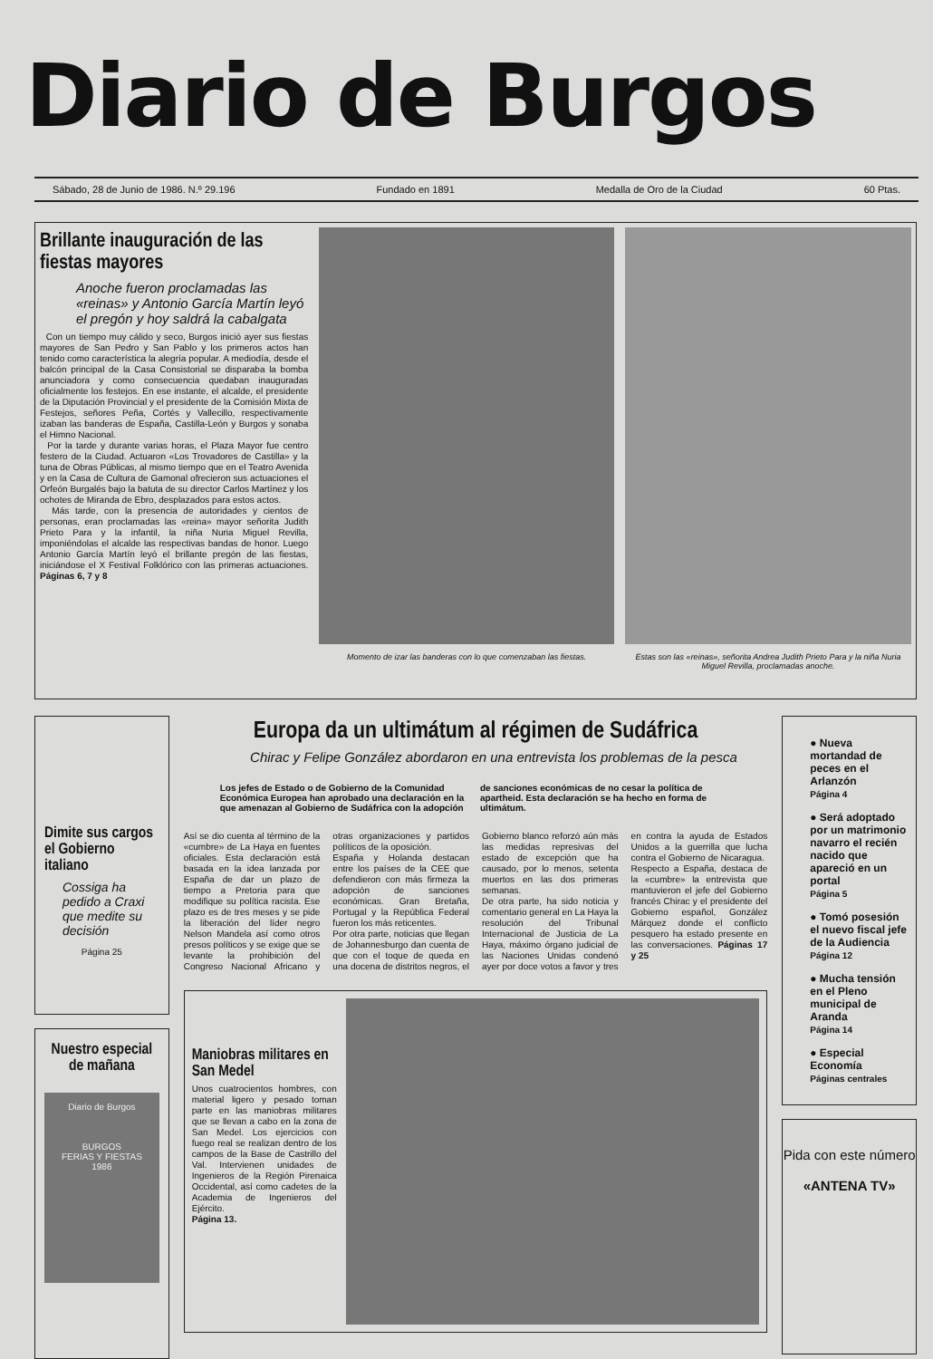Diario de Burgos
Sábado, 28 de Junio de 1986. N.º 29.196 Fundado en 1891 Medalla de Oro de la Ciudad 60 Ptas.
Brillante inauguración de las fiestas mayores
Anoche fueron proclamadas las «reinas» y Antonio García Martín leyó el pregón y hoy saldrá la cabalgata
Con un tiempo muy cálido y seco, Burgos inició ayer sus fiestas mayores de San Pedro y San Pablo y los primeros actos han tenido como característica la alegría popular. A mediodía, desde el balcón principal de la Casa Consistorial se disparaba la bomba anunciadora y como consecuencia quedaban inauguradas oficialmente los festejos. En ese instante, el alcalde, el presidente de la Diputación Provincial y el presidente de la Comisión Mixta de Festejos, señores Peña, Cortés y Vallecillo, respectivamente izaban las banderas de España, Castilla-León y Burgos y sonaba el Himno Nacional.
Por la tarde y durante varias horas, el Plaza Mayor fue centro festero de la Ciudad. Actuaron «Los Trovadores de Castilla» y la tuna de Obras Públicas, al mismo tiempo que en el Teatro Avenida y en la Casa de Cultura de Gamonal ofrecieron sus actuaciones el Orfeón Burgalés bajo la batuta de su director Carlos Martínez y los ochotes de Miranda de Ebro, desplazados para estos actos.
Más tarde, con la presencia de autoridades y cientos de personas, eran proclamadas las «reina» mayor señorita Judith Prieto Para y la infantil, la niña Nuria Miguel Revilla, imponiéndolas el alcalde las respectivas bandas de honor. Luego Antonio García Martín leyó el brillante pregón de las fiestas, iniciándose el X Festival Folklórico con las primeras actuaciones. Páginas 6, 7 y 8
Momento de izar las banderas con lo que comenzaban las fiestas.
Estas son las «reinas», señorita Andrea Judith Prieto Para y la niña Nuria Miguel Revilla, proclamadas anoche.
Dimite sus cargos el Gobierno italiano
Cossiga ha pedido a Craxi que medite su decisión
Página 25
Nuestro especial de mañana
Diario de Burgos
BURGOS
FERIAS Y FIESTAS
1986
Europa da un ultimátum al régimen de Sudáfrica
Chirac y Felipe González abordaron en una entrevista los problemas de la pesca
Los jefes de Estado o de Gobierno de la Comunidad Económica Europea han aprobado una declaración en la que amenazan al Gobierno de Sudáfrica con la adopción de sanciones económicas de no cesar la política de apartheid. Esta declaración se ha hecho en forma de ultimátum.
Así se dio cuenta al término de la «cumbre» de La Haya en fuentes oficiales. Esta declaración está basada en la idea lanzada por España de dar un plazo de tiempo a Pretoria para que modifique su política racista. Ese plazo es de tres meses y se pide la liberación del líder negro Nelson Mandela así como otros presos políticos y se exige que se levante la prohibición del Congreso Nacional Africano y otras organizaciones y partidos políticos de la oposición.
España y Holanda destacan entre los países de la CEE que defendieron con más firmeza la adopción de sanciones económicas. Gran Bretaña, Portugal y la República Federal fueron los más reticentes.
Por otra parte, noticias que llegan de Johannesburgo dan cuenta de que con el toque de queda en una docena de distritos negros, el Gobierno blanco reforzó aún más las medidas represivas del estado de excepción que ha causado, por lo menos, setenta muertos en las dos primeras semanas.
De otra parte, ha sido noticia y comentario general en La Haya la resolución del Tribunal Internacional de Justicia de La Haya, máximo órgano judicial de las Naciones Unidas condenó ayer por doce votos a favor y tres en contra la ayuda de Estados Unidos a la guerrilla que lucha contra el Gobierno de Nicaragua.
Respecto a España, destaca de la «cumbre» la entrevista que mantuvieron el jefe del Gobierno francés Chirac y el presidente del Gobierno español, González Márquez donde el conflicto pesquero ha estado presente en las conversaciones. Páginas 17 y 25
Maniobras militares en San Medel
Unos cuatrocientos hombres, con material ligero y pesado toman parte en las maniobras militares que se llevan a cabo en la zona de San Medel. Los ejercicios con fuego real se realizan dentro de los campos de la Base de Castrillo del Val. Intervienen unidades de Ingenieros de la Región Pirenaica Occidental, así como cadetes de la Academia de Ingenieros del Ejército.
Página 13.
● Nueva mortandad de peces en el Arlanzón
Página 4
● Será adoptado por un matrimonio navarro el recién nacido que apareció en un portal
Página 5
● Tomó posesión el nuevo fiscal jefe de la Audiencia
Página 12
● Mucha tensión en el Pleno municipal de Aranda
Página 14
● Especial Economía
Páginas centrales
Pida con este número
«ANTENA TV»